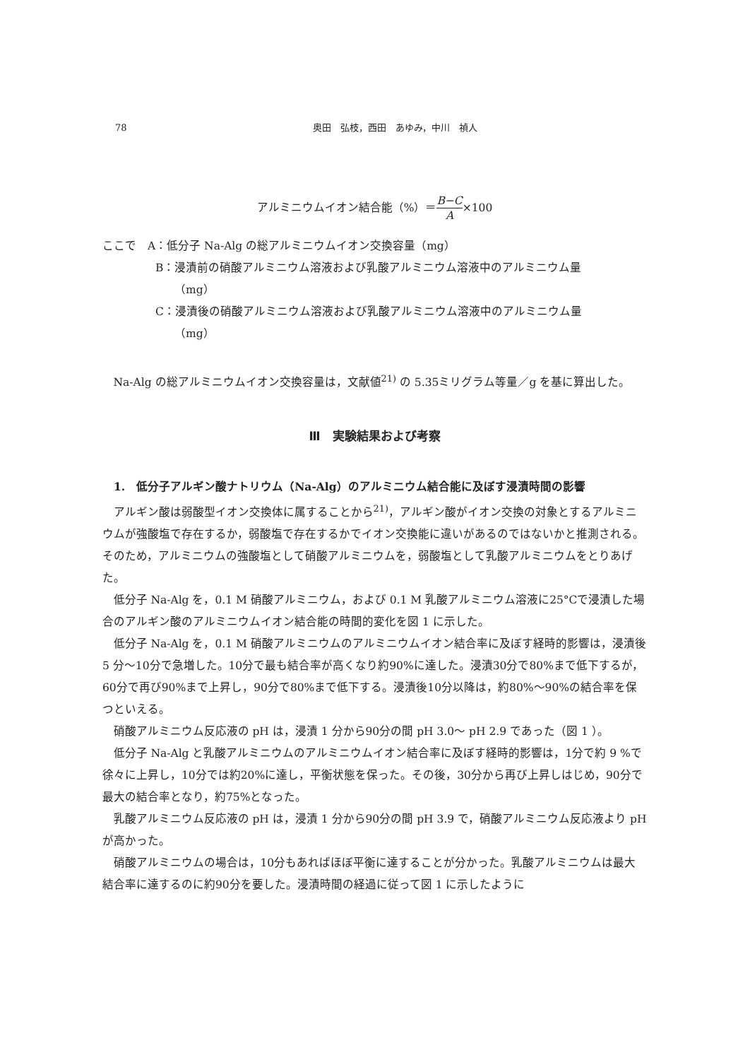78 奥田　弘枝，西田　あゆみ，中川　禎人
アルミニウムイオン結合能（%）＝B−C A×100
ここで　A：低分子 Na-Alg の総アルミニウムイオン交換容量（mg）
B：浸漬前の硝酸アルミニウム溶液および乳酸アルミニウム溶液中のアルミニウム量
（mg）
C：浸漬後の硝酸アルミニウム溶液および乳酸アルミニウム溶液中のアルミニウム量
（mg）
Na-Alg の総アルミニウムイオン交換容量は，文献値<sup>21)</sup> の 5.35ミリグラム等量／g を基に算出した。
Ⅲ　実験結果および考察
1.　低分子アルギン酸ナトリウム（Na-Alg）のアルミニウム結合能に及ぼす浸漬時間の影響
アルギン酸は弱酸型イオン交換体に属することから<sup>21)</sup>，アルギン酸がイオン交換の対象とするアルミニウムが強酸塩で存在するか，弱酸塩で存在するかでイオン交換能に違いがあるのではないかと推測される。そのため，アルミニウムの強酸塩として硝酸アルミニウムを，弱酸塩として乳酸アルミニウムをとりあげた。
低分子 Na-Alg を，0.1 M 硝酸アルミニウム，および 0.1 M 乳酸アルミニウム溶液に25°Cで浸漬した場合のアルギン酸のアルミニウムイオン結合能の時間的変化を図 1 に示した。
低分子 Na-Alg を，0.1 M 硝酸アルミニウムのアルミニウムイオン結合率に及ぼす経時的影響は，浸漬後 5 分〜10分で急増した。10分で最も結合率が高くなり約90%に達した。浸漬30分で80%まで低下するが，60分で再び90%まで上昇し，90分で80%まで低下する。浸漬後10分以降は，約80%〜90%の結合率を保つといえる。
硝酸アルミニウム反応液の pH は，浸漬 1 分から90分の間 pH 3.0〜 pH 2.9 であった（図 1 ）。
低分子 Na-Alg と乳酸アルミニウムのアルミニウムイオン結合率に及ぼす経時的影響は，1分で約 9 %で徐々に上昇し，10分では約20%に達し，平衡状態を保った。その後，30分から再び上昇しはじめ，90分で最大の結合率となり，約75%となった。
乳酸アルミニウム反応液の pH は，浸漬 1 分から90分の間 pH 3.9 で，硝酸アルミニウム反応液より pH が高かった。
硝酸アルミニウムの場合は，10分もあればほぼ平衡に達することが分かった。乳酸アルミニウムは最大結合率に達するのに約90分を要した。浸漬時間の経過に従って図 1 に示したように